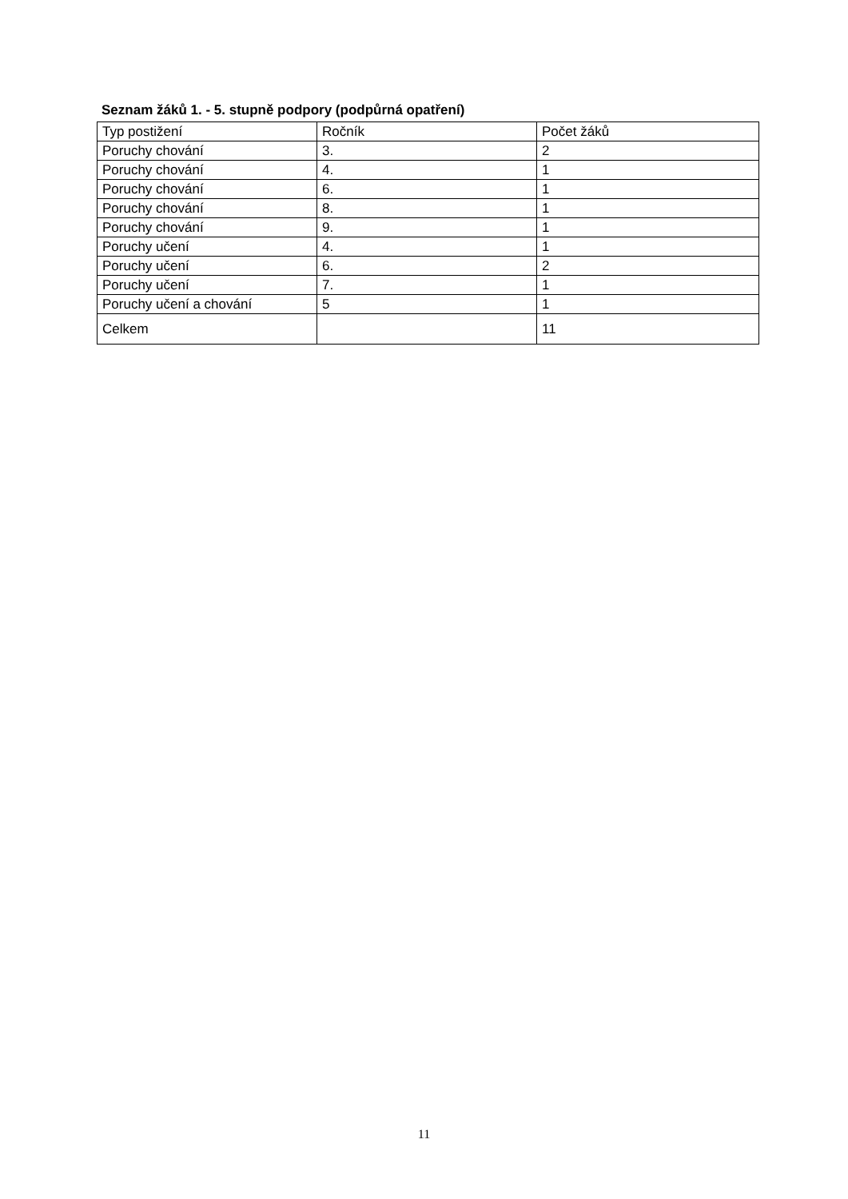Seznam žáků 1. - 5. stupně podpory (podpůrná opatření)
| Typ postižení | Ročník | Počet žáků |
| --- | --- | --- |
| Poruchy chování | 3. | 2 |
| Poruchy chování | 4. | 1 |
| Poruchy chování | 6. | 1 |
| Poruchy chování | 8. | 1 |
| Poruchy chování | 9. | 1 |
| Poruchy učení | 4. | 1 |
| Poruchy učení | 6. | 2 |
| Poruchy učení | 7. | 1 |
| Poruchy učení a chování | 5 | 1 |
| Celkem | | 11 |
11